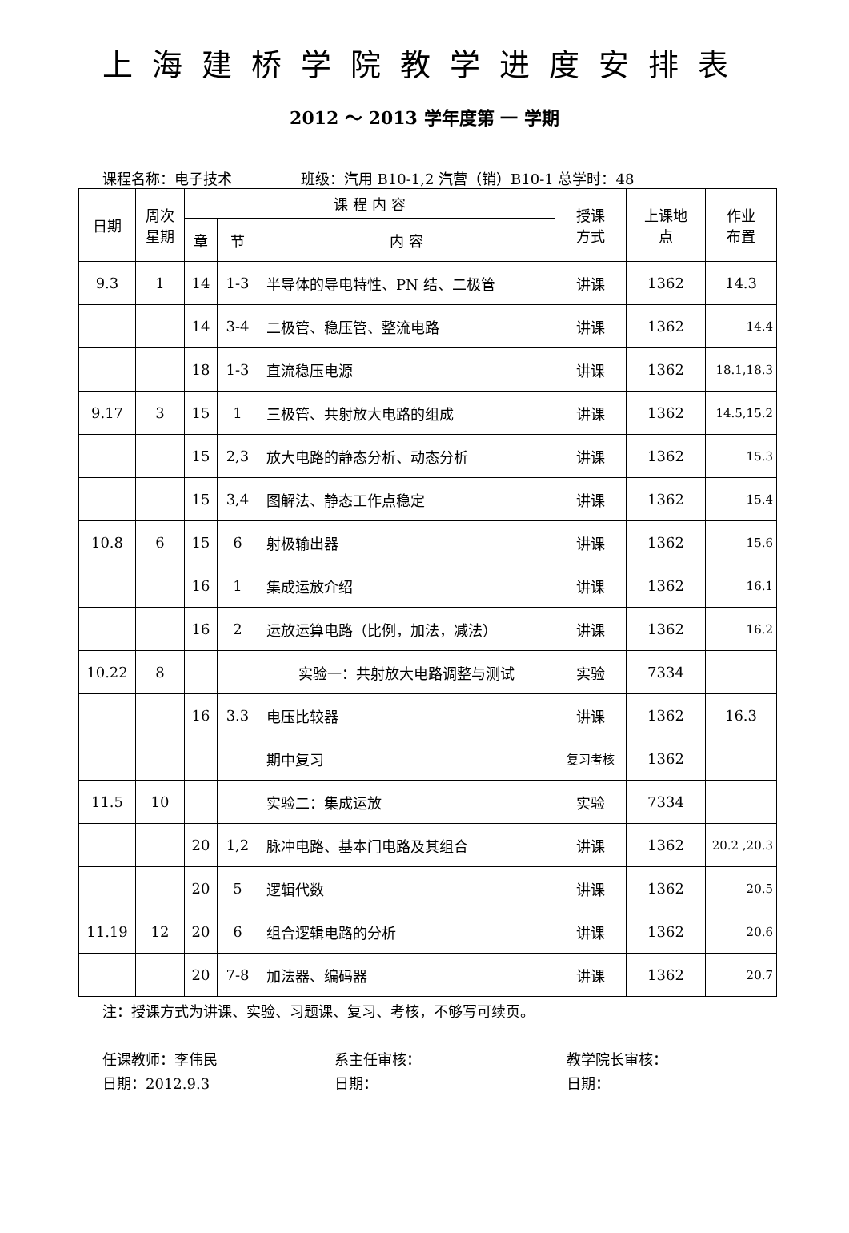上海建桥学院教学进度安排表
2012 ～ 2013 学年度第 一 学期
课程名称：电子技术 班级：汽用 B10-1,2 汽营（销）B10-1 总学时：48
| 日期 | 周次 星期 | 课 程 内 容 | | | 授课 方式 | 上课地 点 | 作业 布置 |
| --- | --- | --- | --- | --- | --- | --- | --- |
| | | 章 | 节 | 内 容 | | | |
| 9.3 | 1 | 14 | 1-3 | 半导体的导电特性、PN 结、二极管 | 讲课 | 1362 | 14.3 |
| | | 14 | 3-4 | 二极管、稳压管、整流电路 | 讲课 | 1362 | 14.4 |
| | | 18 | 1-3 | 直流稳压电源 | 讲课 | 1362 | 18.1,18.3 |
| 9.17 | 3 | 15 | 1 | 三极管、共射放大电路的组成 | 讲课 | 1362 | 14.5,15.2 |
| | | 15 | 2,3 | 放大电路的静态分析、动态分析 | 讲课 | 1362 | 15.3 |
| | | 15 | 3,4 | 图解法、静态工作点稳定 | 讲课 | 1362 | 15.4 |
| 10.8 | 6 | 15 | 6 | 射极输出器 | 讲课 | 1362 | 15.6 |
| | | 16 | 1 | 集成运放介绍 | 讲课 | 1362 | 16.1 |
| | | 16 | 2 | 运放运算电路（比例，加法，减法） | 讲课 | 1362 | 16.2 |
| 10.22 | 8 | | | 实验一：共射放大电路调整与测试 | 实验 | 7334 | |
| | | 16 | 3.3 | 电压比较器 | 讲课 | 1362 | 16.3 |
| | | | | 期中复习 | 复习考核 | 1362 | |
| 11.5 | 10 | | | 实验二：集成运放 | 实验 | 7334 | |
| | | 20 | 1,2 | 脉冲电路、基本门电路及其组合 | 讲课 | 1362 | 20.2 ,20.3 |
| | | 20 | 5 | 逻辑代数 | 讲课 | 1362 | 20.5 |
| 11.19 | 12 | 20 | 6 | 组合逻辑电路的分析 | 讲课 | 1362 | 20.6 |
| | | 20 | 7-8 | 加法器、编码器 | 讲课 | 1362 | 20.7 |
注：授课方式为讲课、实验、习题课、复习、考核，不够写可续页。
任课教师：李伟民
日期：2012.9.3
系主任审核：
日期：
教学院长审核：
日期：